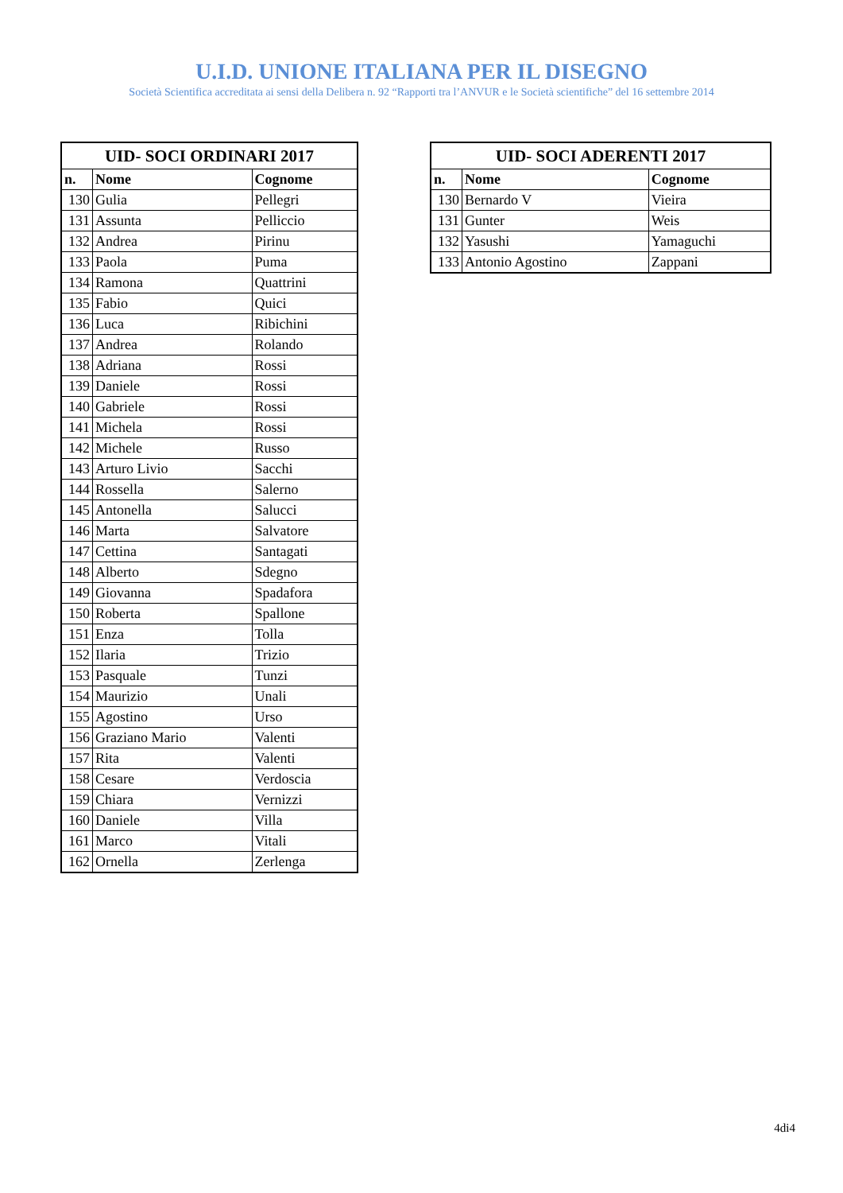U.I.D. UNIONE ITALIANA PER IL DISEGNO
Società Scientifica accreditata ai sensi della Delibera n. 92 “Rapporti tra l’ANVUR e le Società scientifiche” del 16 settembre 2014
| UID- SOCI ORDINARI 2017 | | |
| --- | --- | --- |
| n. | Nome | Cognome |
| 130 | Gulia | Pellegri |
| 131 | Assunta | Pelliccio |
| 132 | Andrea | Pirinu |
| 133 | Paola | Puma |
| 134 | Ramona | Quattrini |
| 135 | Fabio | Quici |
| 136 | Luca | Ribichini |
| 137 | Andrea | Rolando |
| 138 | Adriana | Rossi |
| 139 | Daniele | Rossi |
| 140 | Gabriele | Rossi |
| 141 | Michela | Rossi |
| 142 | Michele | Russo |
| 143 | Arturo Livio | Sacchi |
| 144 | Rossella | Salerno |
| 145 | Antonella | Salucci |
| 146 | Marta | Salvatore |
| 147 | Cettina | Santagati |
| 148 | Alberto | Sdegno |
| 149 | Giovanna | Spadafora |
| 150 | Roberta | Spallone |
| 151 | Enza | Tolla |
| 152 | Ilaria | Trizio |
| 153 | Pasquale | Tunzi |
| 154 | Maurizio | Unali |
| 155 | Agostino | Urso |
| 156 | Graziano Mario | Valenti |
| 157 | Rita | Valenti |
| 158 | Cesare | Verdoscia |
| 159 | Chiara | Vernizzi |
| 160 | Daniele | Villa |
| 161 | Marco | Vitali |
| 162 | Ornella | Zerlenga |
| UID- SOCI ADERENTI 2017 | | |
| --- | --- | --- |
| n. | Nome | Cognome |
| 130 | Bernardo V | Vieira |
| 131 | Gunter | Weis |
| 132 | Yasushi | Yamaguchi |
| 133 | Antonio Agostino | Zappani |
4di4